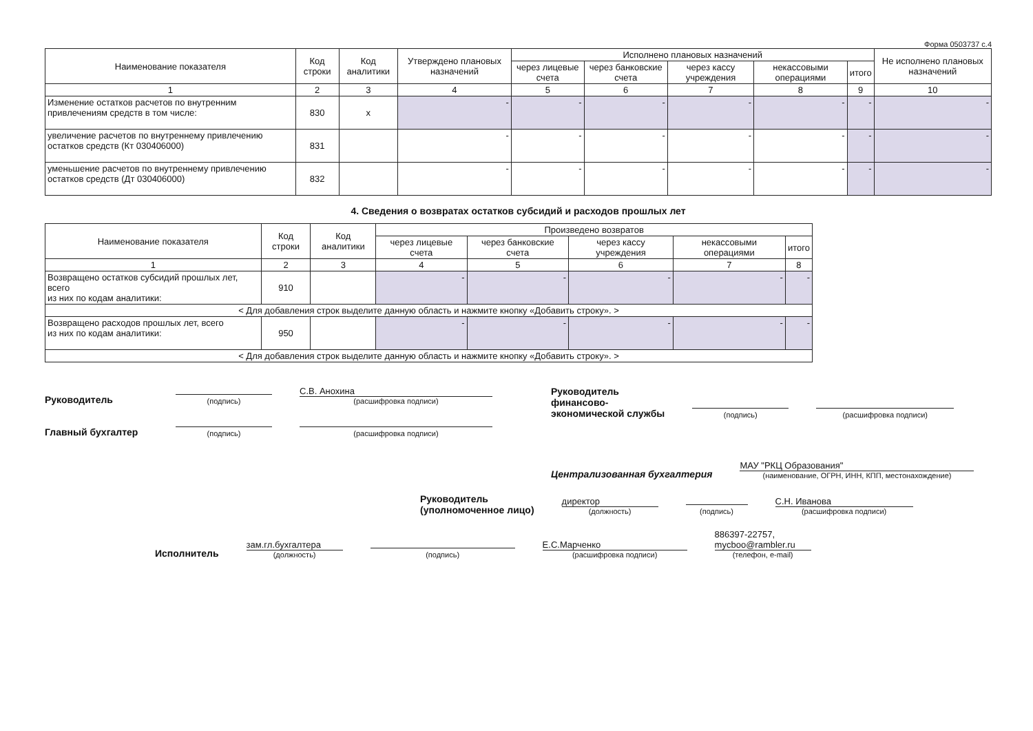Форма 0503737 с.4
| Наименование показателя | Код строки | Код аналитики | Утверждено плановых назначений | Исполнено плановых назначений | | | | | Не исполнено плановых назначений |
| --- | --- | --- | --- | --- | --- | --- | --- | --- | --- |
| | | | | через лицевые счета | через банковские счета | через кассу учреждения | некассовыми операциями | итого | |
| 1 | 2 | 3 | 4 | 5 | 6 | 7 | 8 | 9 | 10 |
| Изменение остатков расчетов по внутренним привлечениям средств в том числе: | 830 | x | - | - | - | - | - | - | - |
| увеличение расчетов по внутреннему привлечению остатков средств (Кт 030406000) | 831 | | - | - | - | - | - | - | - |
| уменьшение расчетов по внутреннему привлечению остатков средств (Дт 030406000) | 832 | | - | - | - | - | - | - | - |
4. Сведения о возвратах остатков субсидий и расходов прошлых лет
| Наименование показателя | Код строки | Код аналитики | Произведено возвратов | | | | |
| --- | --- | --- | --- | --- | --- | --- | --- |
| | | | через лицевые счета | через банковские счета | через кассу учреждения | некассовыми операциями | итого |
| 1 | 2 | 3 | 4 | 5 | 6 | 7 | 8 |
| Возвращено остатков субсидий прошлых лет, всего из них по кодам аналитики: | 910 | | - | - | - | - | - |
| < Для добавления строк выделите данную область и нажмите кнопку «Добавить строку». > | | | | | | | |
| Возвращено расходов прошлых лет, всего из них по кодам аналитики: | 950 | | - | - | - | - | - |
| < Для добавления строк выделите данную область и нажмите кнопку «Добавить строку». > | | | | | | | |
Руководитель
(подпись)
С.В. Анохина
(расшифровка подписи)
Главный бухгалтер
(подпись)
(расшифровка подписи)
Руководитель
финансово-
экономической службы
(подпись)
(расшифровка подписи)
Централизованная бухгалтерия МАУ "РКЦ Образования"
(наименование, ОГРН, ИНН, КПП, местонахождение)
Руководитель
(уполномоченное лицо) директор
(должность)
(подпись)
С.Н. Иванова
(расшифровка подписи)
Исполнитель зам.гл.бухгалтера
(должность)
(подпись)
Е.С.Марченко
(расшифровка подписи)
886397-22757,
mycboo@rambler.ru
(телефон, e-mail)